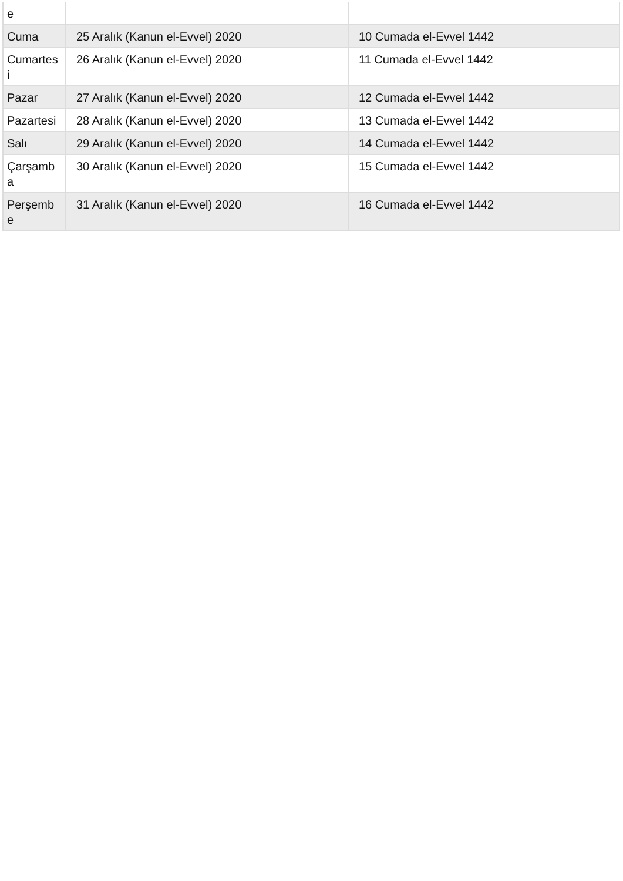| e | | |
| Cuma | 25 Aralık (Kanun el-Evvel) 2020 | 10 Cumada el-Evvel 1442 |
| Cumartes i | 26 Aralık (Kanun el-Evvel) 2020 | 11 Cumada el-Evvel 1442 |
| Pazar | 27 Aralık (Kanun el-Evvel) 2020 | 12 Cumada el-Evvel 1442 |
| Pazartesi | 28 Aralık (Kanun el-Evvel) 2020 | 13 Cumada el-Evvel 1442 |
| Salı | 29 Aralık (Kanun el-Evvel) 2020 | 14 Cumada el-Evvel 1442 |
| Çarşamb a | 30 Aralık (Kanun el-Evvel) 2020 | 15 Cumada el-Evvel 1442 |
| Perşemb e | 31 Aralık (Kanun el-Evvel) 2020 | 16 Cumada el-Evvel 1442 |